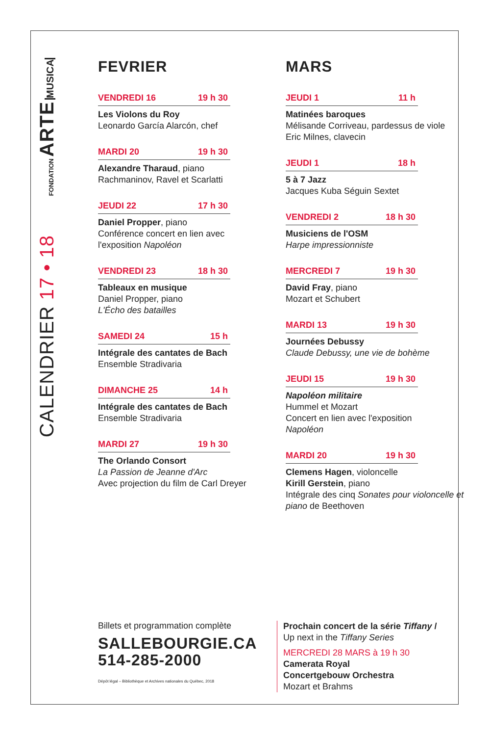FONDATION ARTE MUSICA
CALENDRIER 17 • 18
FEVRIER
VENDREDI 16 19 h 30
Les Violons du Roy
Leonardo García Alarcón, chef
MARDI 20 19 h 30
Alexandre Tharaud, piano
Rachmaninov, Ravel et Scarlatti
JEUDI 22 17 h 30
Daniel Propper, piano
Conférence concert en lien avec
l'exposition Napoléon
VENDREDI 23 18 h 30
Tableaux en musique
Daniel Propper, piano
L'Écho des batailles
SAMEDI 24 15 h
Intégrale des cantates de Bach
Ensemble Stradivaria
DIMANCHE 25 14 h
Intégrale des cantates de Bach
Ensemble Stradivaria
MARDI 27 19 h 30
The Orlando Consort
La Passion de Jeanne d'Arc
Avec projection du film de Carl Dreyer
MARS
JEUDI 1 11 h
Matinées baroques
Mélisande Corriveau, pardessus de viole
Eric Milnes, clavecin
JEUDI 1 18 h
5 à 7 Jazz
Jacques Kuba Séguin Sextet
VENDREDI 2 18 h 30
Musiciens de l'OSM
Harpe impressionniste
MERCREDI 7 19 h 30
David Fray, piano
Mozart et Schubert
MARDI 13 19 h 30
Journées Debussy
Claude Debussy, une vie de bohème
JEUDI 15 19 h 30
Napoléon militaire
Hummel et Mozart
Concert en lien avec l'exposition
Napoléon
MARDI 20 19 h 30
Clemens Hagen, violoncelle
Kirill Gerstein, piano
Intégrale des cinq Sonates pour violoncelle et piano de Beethoven
Billets et programmation complète
SALLEBOURGIE.CA
514-285-2000
Dépôt légal – Bibliothèque et Archives nationales du Québec, 2018
Prochain concert de la série Tiffany /
Up next in the Tiffany Series
MERCREDI 28 MARS à 19 h 30
Camerata Royal
Concertgebouw Orchestra
Mozart et Brahms